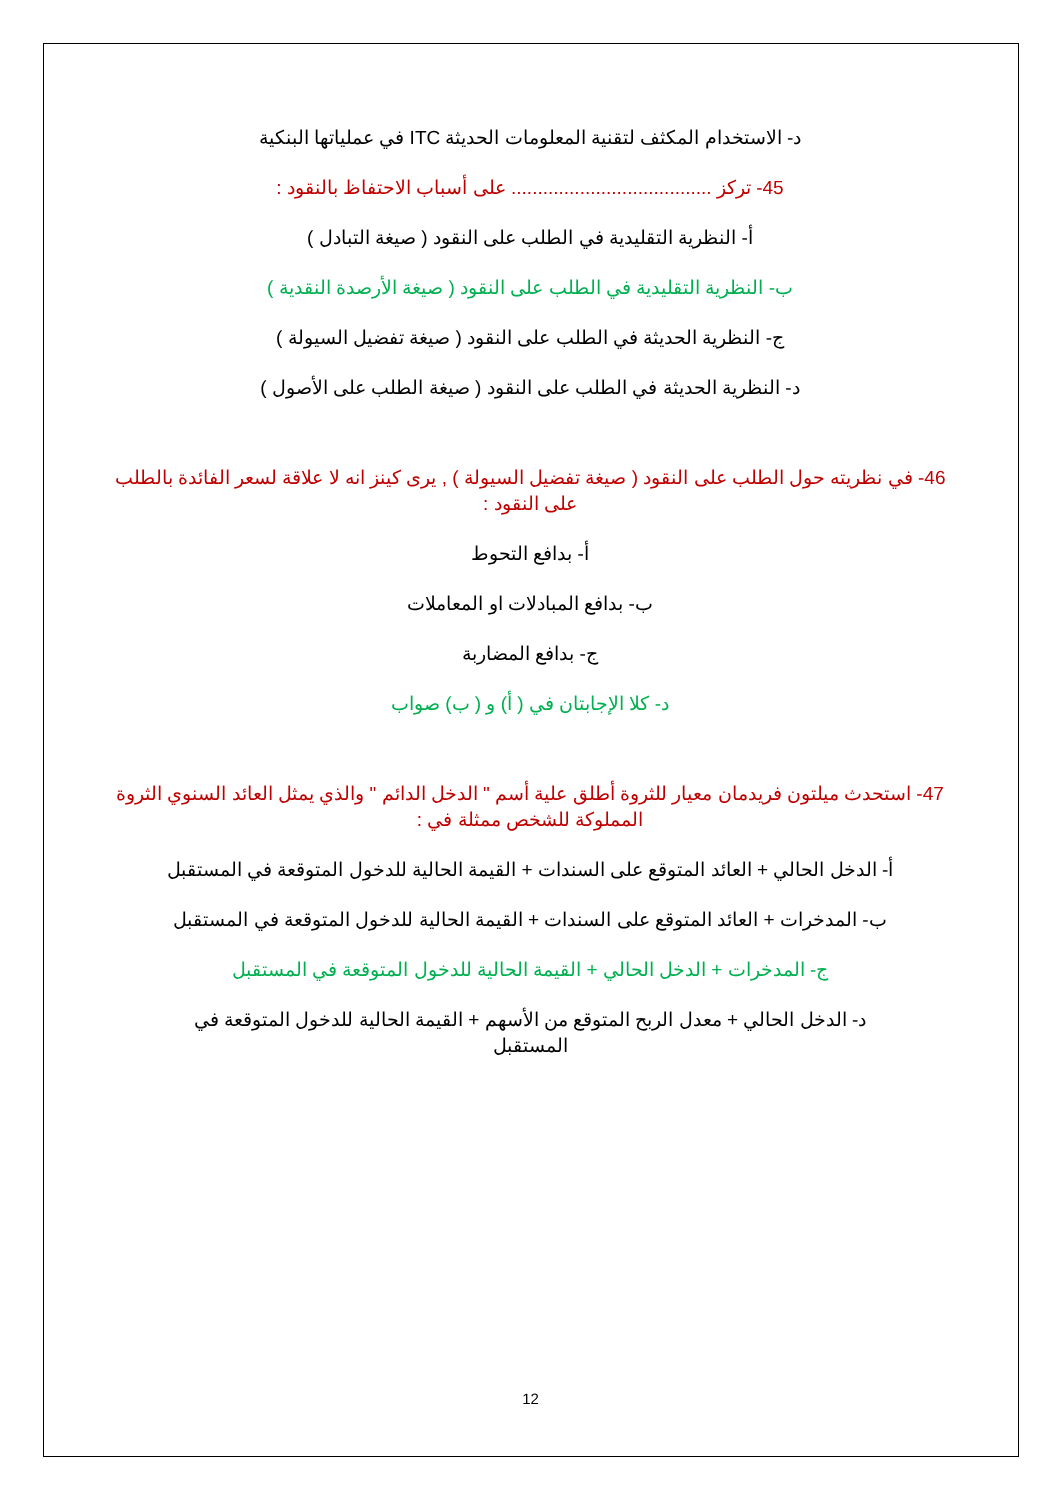د- الاستخدام المكثف لتقنية المعلومات الحديثة ITC في عملياتها البنكية
45- تركز ...................................... على أسباب الاحتفاظ بالنقود :
أ- النظرية التقليدية في الطلب على النقود ( صيغة التبادل )
ب- النظرية التقليدية في الطلب على النقود ( صيغة الأرصدة النقدية )
ج- النظرية الحديثة في الطلب على النقود ( صيغة تفضيل السيولة )
د- النظرية الحديثة في الطلب على النقود ( صيغة الطلب على الأصول )
46- في نظريته حول الطلب على النقود ( صيغة تفضيل السيولة ) , يرى كينز انه لا علاقة لسعر الفائدة بالطلب على النقود :
أ- بدافع التحوط
ب- بدافع المبادلات او المعاملات
ج- بدافع المضاربة
د- كلا الإجابتان في ( أ) و ( ب) صواب
47- استحدث ميلتون فريدمان معيار للثروة أطلق علية أسم " الدخل الدائم " والذي يمثل العائد السنوي الثروة المملوكة للشخص ممثلة في :
أ- الدخل الحالي + العائد المتوقع على السندات + القيمة الحالية للدخول المتوقعة في المستقبل
ب- المدخرات + العائد المتوقع على السندات + القيمة الحالية للدخول المتوقعة في المستقبل
ج- المدخرات + الدخل الحالي + القيمة الحالية للدخول المتوقعة في المستقبل
د- الدخل الحالي + معدل الربح المتوقع من الأسهم + القيمة الحالية للدخول المتوقعة في المستقبل
12